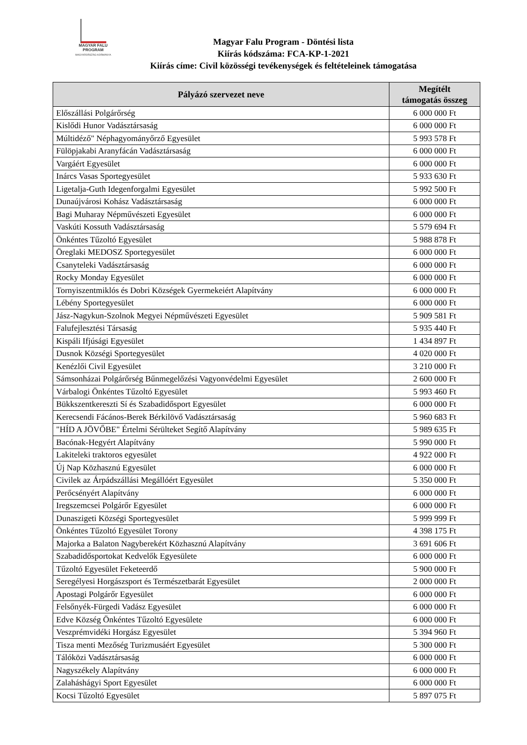MAGYAR FALU
PROGRAM
MAGYARORSZÁG KORMÁNYA
Magyar Falu Program - Döntési lista
Kiírás kódszáma: FCA-KP-1-2021
Kiírás címe: Civil közösségi tevékenységek és feltételeinek támogatása
| Pályázó szervezet neve | Megítélt támogatás összeg |
| --- | --- |
| Előszállási Polgárőrség | 6 000 000 Ft |
| Kislődi Hunor Vadásztársaság | 6 000 000 Ft |
| Múltidéző" Néphagyományőrző Egyesület | 5 993 578 Ft |
| Fülöpjakabi Aranyfácán Vadásztársaság | 6 000 000 Ft |
| Vargáért Egyesület | 6 000 000 Ft |
| Inárcs Vasas Sportegyesület | 5 933 630 Ft |
| Ligetalja-Guth Idegenforgalmi Egyesület | 5 992 500 Ft |
| Dunaújvárosi Kohász Vadásztársaság | 6 000 000 Ft |
| Bagi Muharay Népművészeti Egyesület | 6 000 000 Ft |
| Vaskúti Kossuth Vadásztársaság | 5 579 694 Ft |
| Önkéntes Tűzoltó Egyesület | 5 988 878 Ft |
| Öreglaki MEDOSZ Sportegyesület | 6 000 000 Ft |
| Csanyteleki Vadásztársaság | 6 000 000 Ft |
| Rocky Monday Egyesület | 6 000 000 Ft |
| Tornyiszentmiklós és Dobri Községek Gyermekeiért Alapítvány | 6 000 000 Ft |
| Lébény Sportegyesület | 6 000 000 Ft |
| Jász-Nagykun-Szolnok Megyei Népművészeti Egyesület | 5 909 581 Ft |
| Falufejlesztési Társaság | 5 935 440 Ft |
| Kispáli Ifjúsági Egyesület | 1 434 897 Ft |
| Dusnok Községi Sportegyesület | 4 020 000 Ft |
| Kenézlői Civil Egyesület | 3 210 000 Ft |
| Sámsonházai Polgárőrség Bűnmegelőzési Vagyonvédelmi Egyesület | 2 600 000 Ft |
| Várbalogi Önkéntes Tűzoltó Egyesület | 5 993 460 Ft |
| Bükkszentkereszti Sí és Szabadidősport Egyesület | 6 000 000 Ft |
| Kerecsendi Fácános-Berek Bérkilövő Vadásztársaság | 5 960 683 Ft |
| "HÍD A JÖVŐBE" Értelmi Sérülteket Segítő Alapítvány | 5 989 635 Ft |
| Bacónak-Hegyért Alapítvány | 5 990 000 Ft |
| Lakiteleki traktoros egyesület | 4 922 000 Ft |
| Új Nap Közhasznú Egyesület | 6 000 000 Ft |
| Civilek az Árpádszállási Megállóért Egyesület | 5 350 000 Ft |
| Perőcsényért Alapítvány | 6 000 000 Ft |
| Iregszemcsei Polgárőr Egyesület | 6 000 000 Ft |
| Dunaszigeti Községi Sportegyesület | 5 999 999 Ft |
| Önkéntes Tűzoltó Egyesület Torony | 4 398 175 Ft |
| Majorka a Balaton Nagyberekért Közhasznú Alapítvány | 3 691 606 Ft |
| Szabadidősportokat Kedvelők Egyesülete | 6 000 000 Ft |
| Tűzoltó Egyesület Feketeerdő | 5 900 000 Ft |
| Seregélyesi Horgászsport és Természetbarát Egyesület | 2 000 000 Ft |
| Apostagi Polgárőr Egyesület | 6 000 000 Ft |
| Felsőnyék-Fürgedi Vadász Egyesület | 6 000 000 Ft |
| Edve Község Önkéntes Tűzoltó Egyesülete | 6 000 000 Ft |
| Veszprémvidéki Horgász Egyesület | 5 394 960 Ft |
| Tisza menti Mezőség Turizmusáért Egyesület | 5 300 000 Ft |
| Tálóközi Vadásztársaság | 6 000 000 Ft |
| Nagyszékely Alapítvány | 6 000 000 Ft |
| Zalaháshágyi Sport Egyesület | 6 000 000 Ft |
| Kocsi Tűzoltó Egyesület | 5 897 075 Ft |